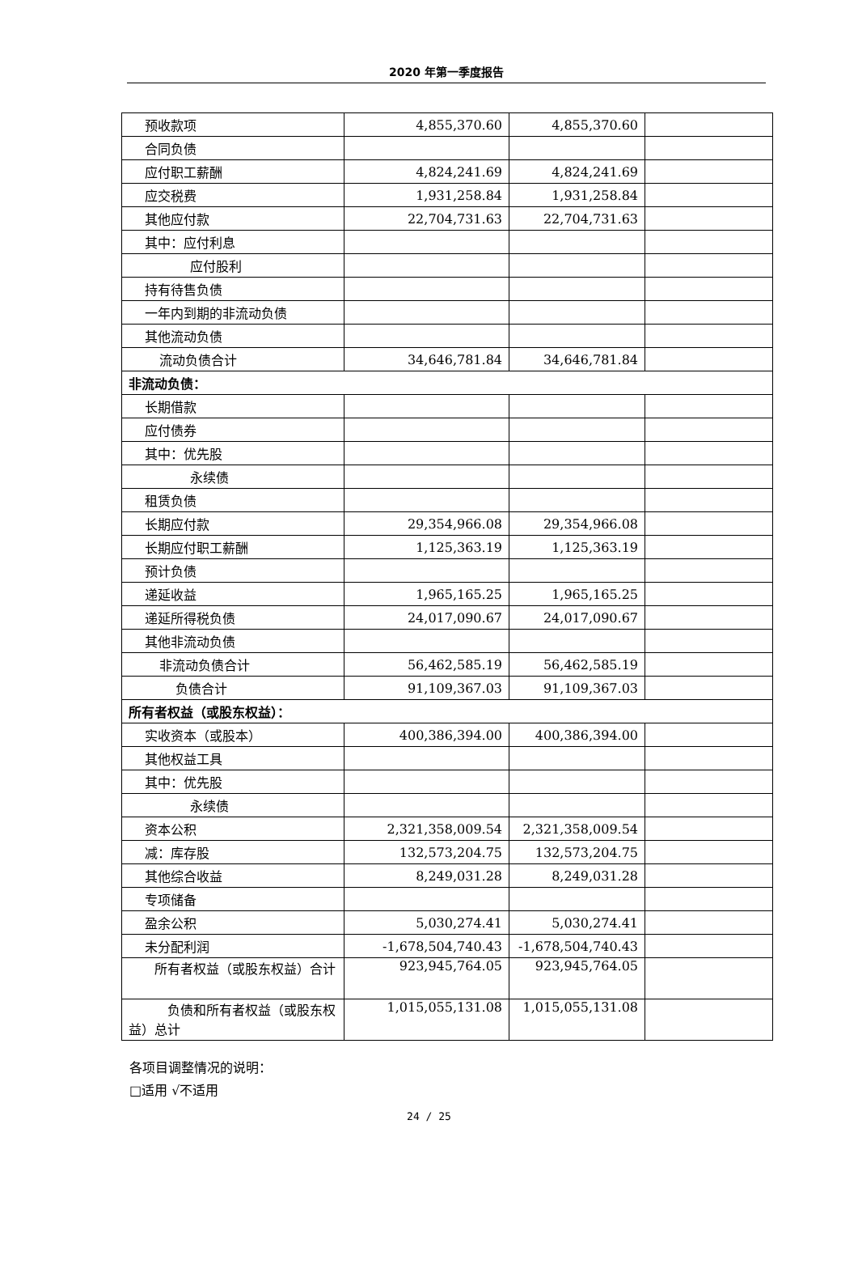2020 年第一季度报告
| 预收款项 | 4,855,370.60 | 4,855,370.60 | |
| 合同负债 | | | |
| 应付职工薪酬 | 4,824,241.69 | 4,824,241.69 | |
| 应交税费 | 1,931,258.84 | 1,931,258.84 | |
| 其他应付款 | 22,704,731.63 | 22,704,731.63 | |
| 其中：应付利息 | | | |
| 应付股利 | | | |
| 持有待售负债 | | | |
| 一年内到期的非流动负债 | | | |
| 其他流动负债 | | | |
| 流动负债合计 | 34,646,781.84 | 34,646,781.84 | |
| 非流动负债： | | | |
| 长期借款 | | | |
| 应付债券 | | | |
| 其中：优先股 | | | |
| 永续债 | | | |
| 租赁负债 | | | |
| 长期应付款 | 29,354,966.08 | 29,354,966.08 | |
| 长期应付职工薪酬 | 1,125,363.19 | 1,125,363.19 | |
| 预计负债 | | | |
| 递延收益 | 1,965,165.25 | 1,965,165.25 | |
| 递延所得税负债 | 24,017,090.67 | 24,017,090.67 | |
| 其他非流动负债 | | | |
| 非流动负债合计 | 56,462,585.19 | 56,462,585.19 | |
| 负债合计 | 91,109,367.03 | 91,109,367.03 | |
| 所有者权益（或股东权益）： | | | |
| 实收资本（或股本） | 400,386,394.00 | 400,386,394.00 | |
| 其他权益工具 | | | |
| 其中：优先股 | | | |
| 永续债 | | | |
| 资本公积 | 2,321,358,009.54 | 2,321,358,009.54 | |
| 减：库存股 | 132,573,204.75 | 132,573,204.75 | |
| 其他综合收益 | 8,249,031.28 | 8,249,031.28 | |
| 专项储备 | | | |
| 盈余公积 | 5,030,274.41 | 5,030,274.41 | |
| 未分配利润 | -1,678,504,740.43 | -1,678,504,740.43 | |
| 所有者权益（或股东权益）合计 | 923,945,764.05 | 923,945,764.05 | |
| 负债和所有者权益（或股东权益）总计 | 1,015,055,131.08 | 1,015,055,131.08 | |
各项目调整情况的说明：
□适用 √不适用
24 / 25